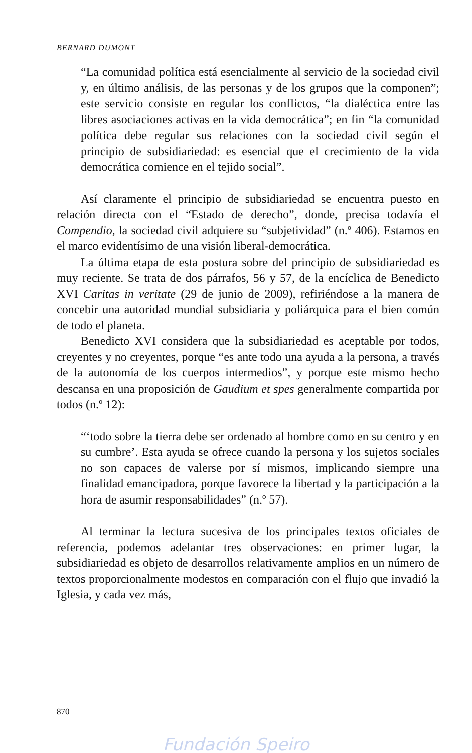BERNARD DUMONT
“La comunidad política está esencialmente al servicio de la sociedad civil y, en último análisis, de las personas y de los grupos que la componen”; este servicio consiste en regular los conflictos, “la dialéctica entre las libres asociaciones activas en la vida democrática”; en fin “la comunidad política debe regular sus relaciones con la sociedad civil según el principio de subsidiariedad: es esencial que el crecimiento de la vida democrática comience en el tejido social”.
Así claramente el principio de subsidiariedad se encuentra puesto en relación directa con el “Estado de derecho”, donde, precisa todavía el Compendio, la sociedad civil adquiere su “subjetividad” (n.º 406). Estamos en el marco evidentísimo de una visión liberal-democrática.
La última etapa de esta postura sobre del principio de subsidiariedad es muy reciente. Se trata de dos párrafos, 56 y 57, de la encíclica de Benedicto XVI Caritas in veritate (29 de junio de 2009), refiriéndose a la manera de concebir una autoridad mundial subsidiaria y poliárquica para el bien común de todo el planeta.
Benedicto XVI considera que la subsidiariedad es aceptable por todos, creyentes y no creyentes, porque “es ante todo una ayuda a la persona, a través de la autonomía de los cuerpos intermedios”, y porque este mismo hecho descansa en una proposición de Gaudium et spes generalmente compartida por todos (n.º 12):
“‘todo sobre la tierra debe ser ordenado al hombre como en su centro y en su cumbre’. Esta ayuda se ofrece cuando la persona y los sujetos sociales no son capaces de valerse por sí mismos, implicando siempre una finalidad emancipadora, porque favorece la libertad y la participación a la hora de asumir responsabilidades” (n.º 57).
Al terminar la lectura sucesiva de los principales textos oficiales de referencia, podemos adelantar tres observaciones: en primer lugar, la subsidiariedad es objeto de desarrollos relativamente amplios en un número de textos proporcionalmente modestos en comparación con el flujo que invadió la Iglesia, y cada vez más,
870
Fundación Speiro